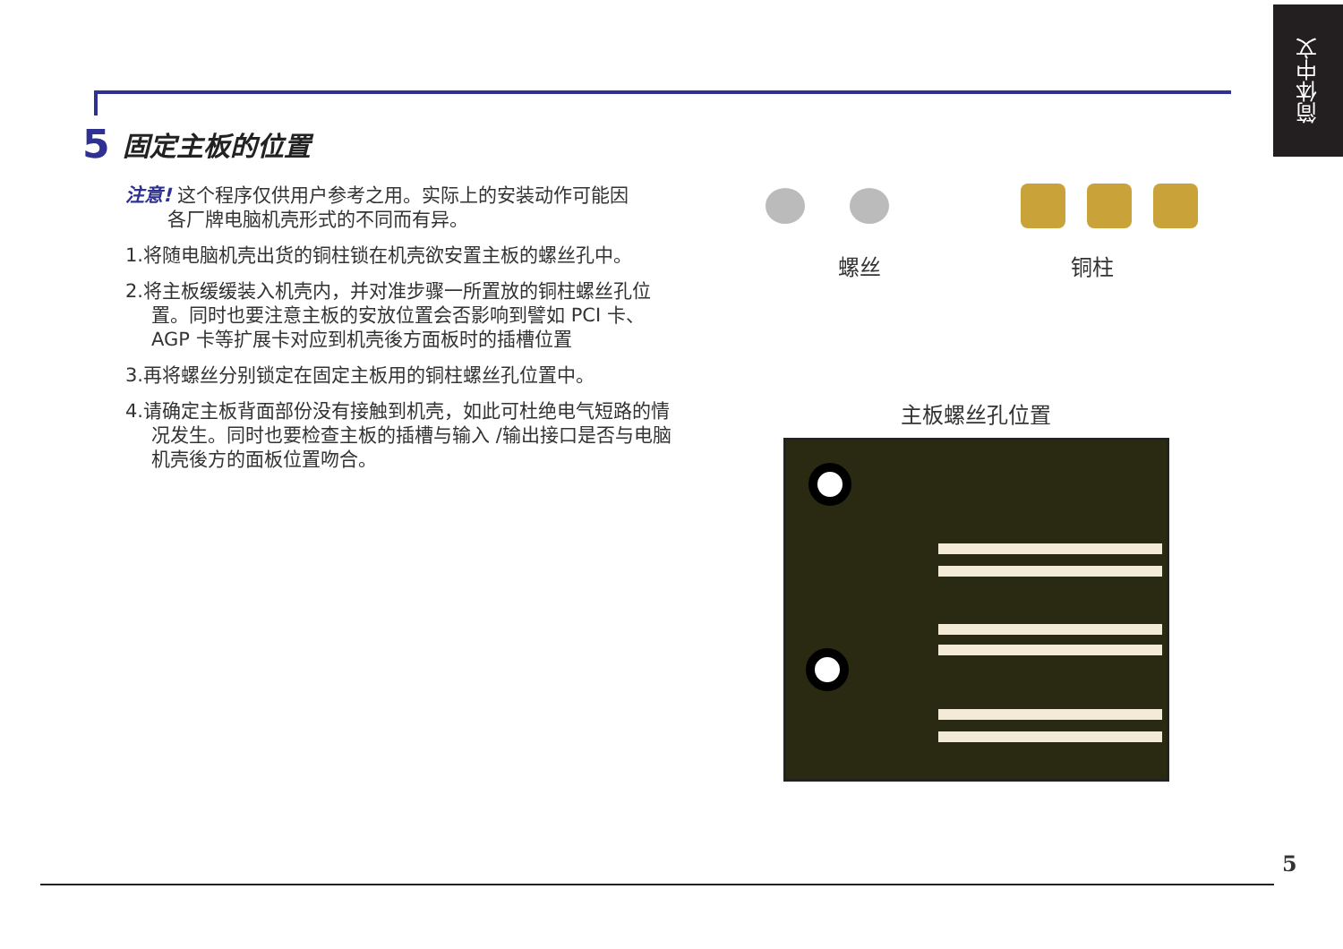简体中文
5 固定主板的位置
注意! 这个程序仅供用户参考之用。实际上的安装动作可能因
各厂牌电脑机壳形式的不同而有异。
1.将随电脑机壳出货的铜柱锁在机壳欲安置主板的螺丝孔中。
2.将主板缓缓装入机壳内，并对准步骤一所置放的铜柱螺丝孔位置。同时也要注意主板的安放位置会否影响到譬如 PCI 卡、AGP 卡等扩展卡对应到机壳後方面板时的插槽位置
3.再将螺丝分别锁定在固定主板用的铜柱螺丝孔位置中。
4.请确定主板背面部份没有接触到机壳，如此可杜绝电气短路的情况发生。同时也要检查主板的插槽与输入 /输出接口是否与电脑机壳後方的面板位置吻合。
螺丝 铜柱
主板螺丝孔位置
5